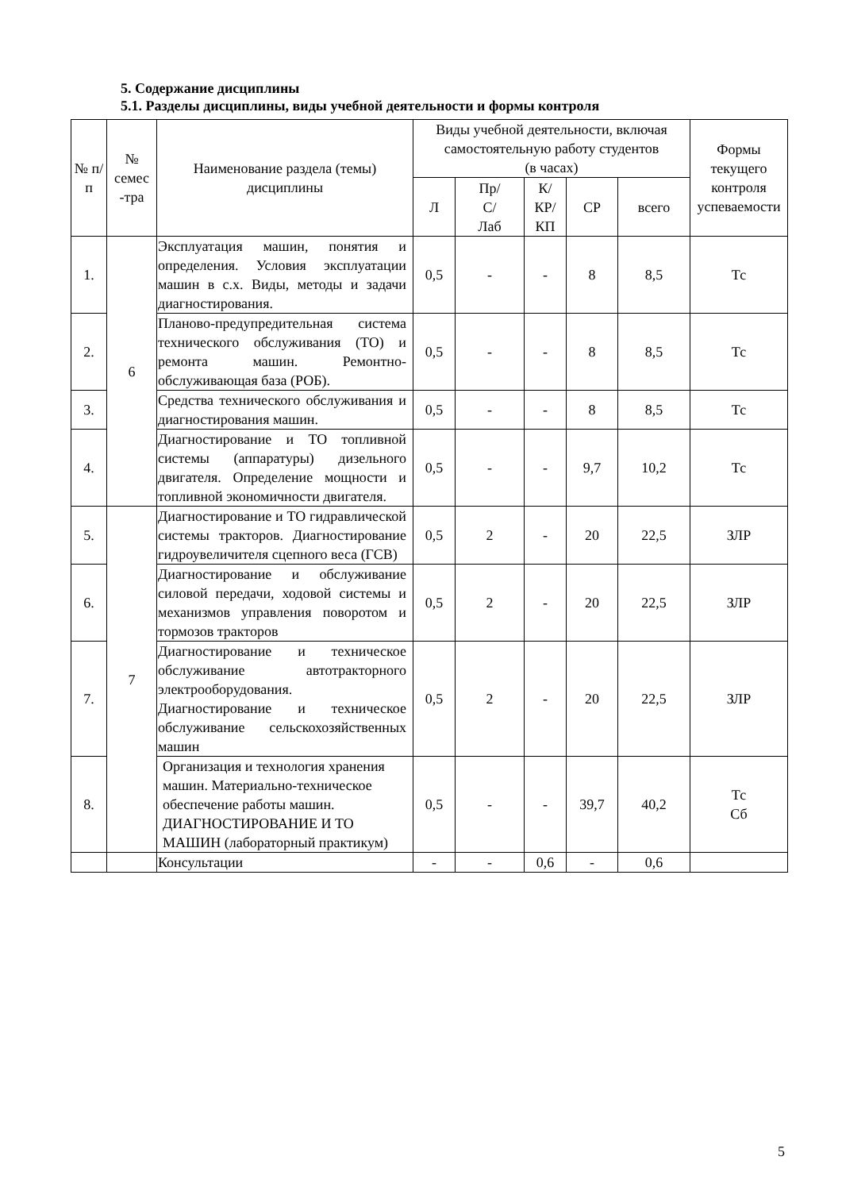5. Содержание дисциплины
5.1. Разделы дисциплины, виды учебной деятельности и формы контроля
| № п/п | № семес -тра | Наименование раздела (темы) дисциплины | Виды учебной деятельности, включая самостоятельную работу студентов (в часах) | | | | | Формы текущего контроля успеваемости |
| --- | --- | --- | --- | --- | --- | --- | --- | --- |
| | | | Л | Пр/ С/ Лаб | К/ КР/ КП | СР | всего | |
| 1. | 6 | Эксплуатация машин, понятия и определения. Условия эксплуатации машин в с.х. Виды, методы и задачи диагностирования. | 0,5 | - | - | 8 | 8,5 | Тс |
| 2. | | Планово-предупредительная система технического обслуживания (ТО) и ремонта машин. Ремонтно-обслуживающая база (РОБ). | 0,5 | - | - | 8 | 8,5 | Тс |
| 3. | | Средства технического обслуживания и диагностирования машин. | 0,5 | - | - | 8 | 8,5 | Тс |
| 4. | | Диагностирование и ТО топливной системы (аппаратуры) дизельного двигателя. Определение мощности и топливной экономичности двигателя. | 0,5 | - | - | 9,7 | 10,2 | Тс |
| 5. | 7 | Диагностирование и ТО гидравлической системы тракторов. Диагностирование гидроувеличителя сцепного веса (ГСВ) | 0,5 | 2 | - | 20 | 22,5 | ЗЛР |
| 6. | | Диагностирование и обслуживание силовой передачи, ходовой системы и механизмов управления поворотом и тормозов тракторов | 0,5 | 2 | - | 20 | 22,5 | ЗЛР |
| 7. | | Диагностирование и техническое обслуживание автотракторного электрооборудования. Диагностирование и техническое обслуживание сельскохозяйственных машин | 0,5 | 2 | - | 20 | 22,5 | ЗЛР |
| 8. | | Организация и технология хранения машин. Материально-техническое обеспечение работы машин. ДИАГНОСТИРОВАНИЕ И ТО МАШИН (лабораторный практикум) | 0,5 | - | - | 39,7 | 40,2 | Тс Сб |
| | | Консультации | - | - | 0,6 | - | 0,6 | |
5